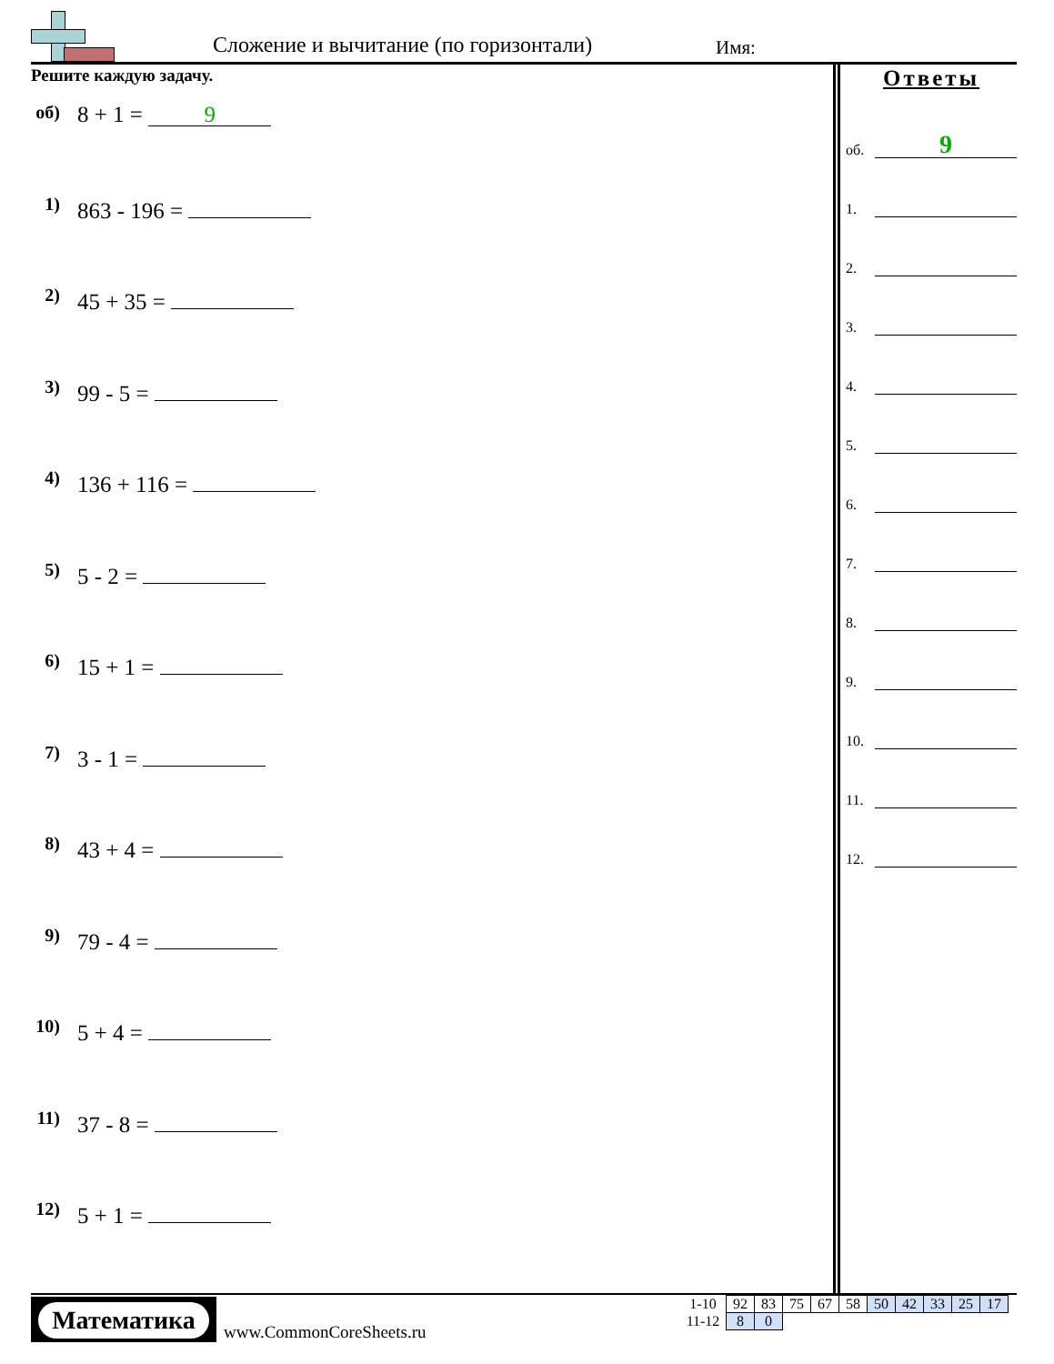Сложение и вычитание (по горизонтали)
Имя:
Решите каждую задачу.
об) 8 + 1 = 9
1) 863 - 196 =
2) 45 + 35 =
3) 99 - 5 =
4) 136 + 116 =
5) 5 - 2 =
6) 15 + 1 =
7) 3 - 1 =
8) 43 + 4 =
9) 79 - 4 =
10) 5 + 4 =
11) 37 - 8 =
12) 5 + 1 =
Ответы
об. 9
1.
2.
3.
4.
5.
6.
7.
8.
9.
10.
11.
12.
Математика
www.CommonCoreSheets.ru
| 1-10 | 92 | 83 | 75 | 67 | 58 | 50 | 42 | 33 | 25 | 17 |
| 11-12 | 8 | 0 | | | | | | | | |